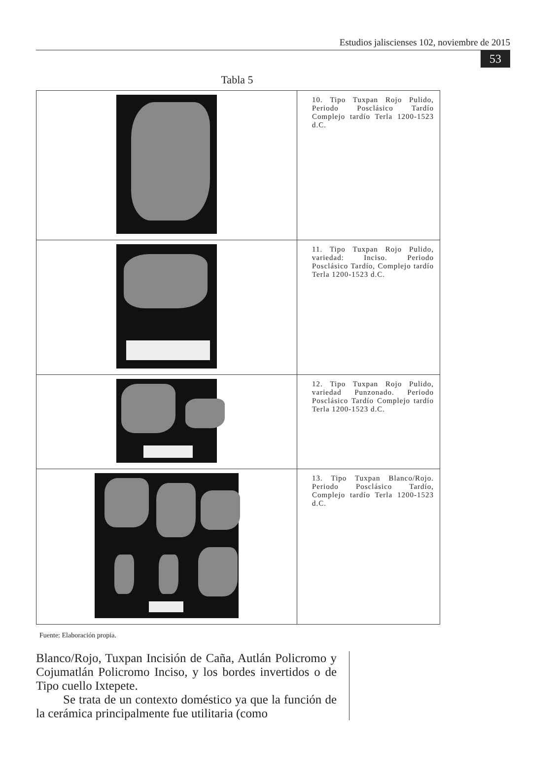Estudios jaliscienses 102, noviembre de 2015
53
Tabla 5
| | 10. Tipo Tuxpan Rojo Pulido, Periodo Posclásico Tardío Complejo tardío Terla 1200-1523 d.C. |
| | 11. Tipo Tuxpan Rojo Pulido, variedad: Inciso. Periodo Posclásico Tardío, Complejo tardío Terla 1200-1523 d.C. |
| | 12. Tipo Tuxpan Rojo Pulido, variedad Punzonado. Periodo Posclásico Tardío Complejo tardío Terla 1200-1523 d.C. |
| | 13. Tipo Tuxpan Blanco/Rojo. Periodo Posclásico Tardío, Complejo tardío Terla 1200-1523 d.C. |
Fuente: Elaboración propia.
Blanco/Rojo, Tuxpan Incisión de Caña, Autlán Policromo y Cojumatlán Policromo Inciso, y los bordes invertidos o de Tipo cuello Ixtepete.
Se trata de un contexto doméstico ya que la función de la cerámica principalmente fue utilitaria (como